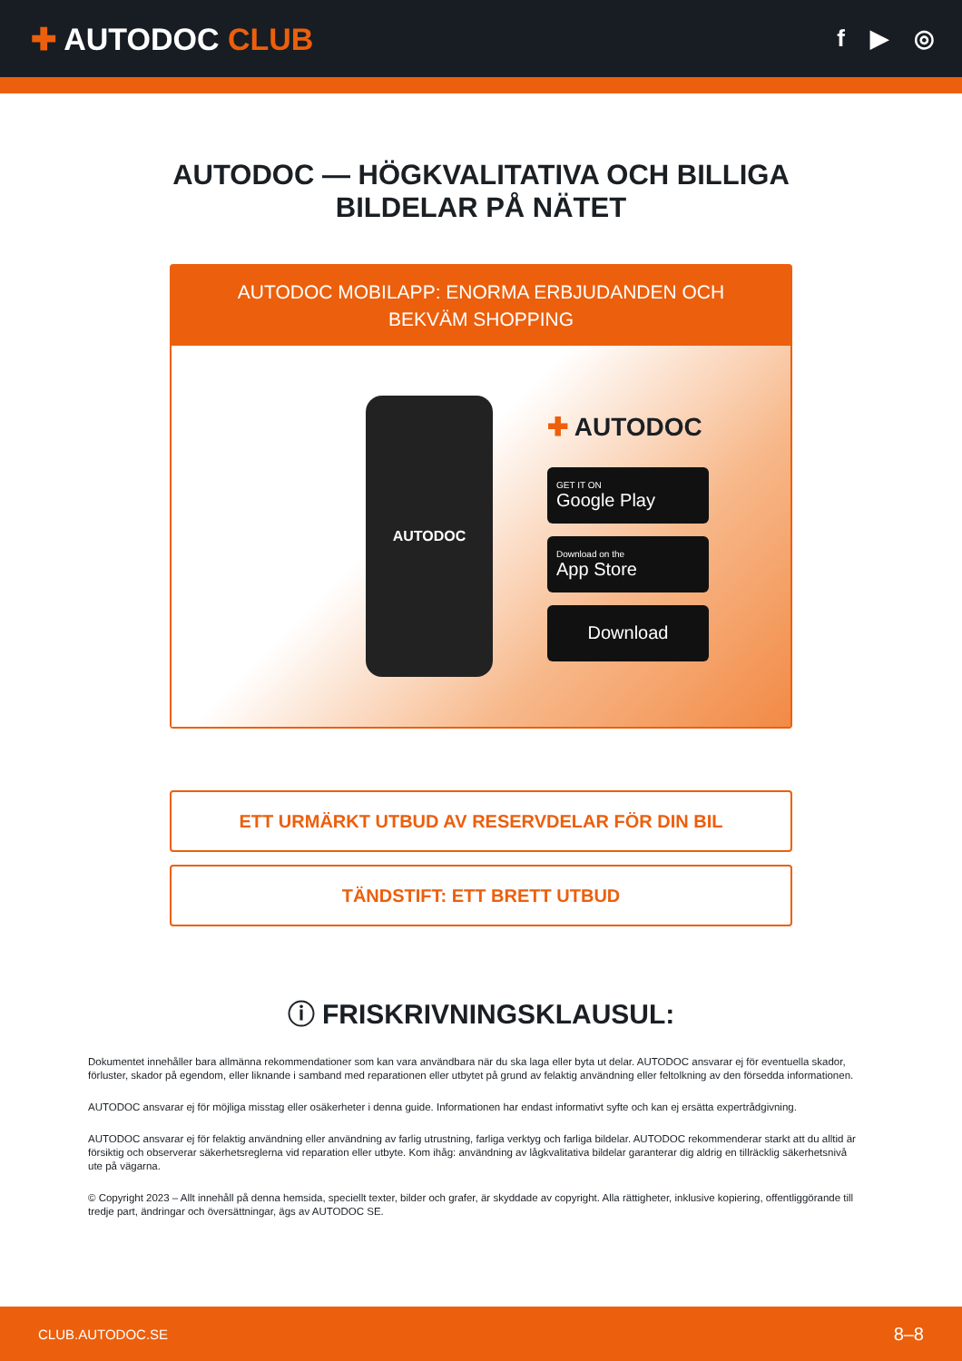✚ AUTODOC CLUB
f ▶ ◎
AUTODOC — HÖGKVALITATIVA OCH BILLIGA
BILDELAR PÅ NÄTET
AUTODOC MOBILAPP: ENORMA ERBJUDANDEN OCH BEKVÄM SHOPPING
AUTODOC
✚ AUTODOC
GET IT ON
Google Play
Download on the
App Store
Download
ETT URMÄRKT UTBUD AV RESERVDELAR FÖR DIN BIL
TÄNDSTIFT: ETT BRETT UTBUD
ⓘ FRISKRIVNINGSKLAUSUL:
Dokumentet innehåller bara allmänna rekommendationer som kan vara användbara när du ska laga eller byta ut delar. AUTODOC ansvarar ej för eventuella skador, förluster, skador på egendom, eller liknande i samband med reparationen eller utbytet på grund av felaktig användning eller feltolkning av den försedda informationen.
AUTODOC ansvarar ej för möjliga misstag eller osäkerheter i denna guide. Informationen har endast informativt syfte och kan ej ersätta expertrådgivning.
AUTODOC ansvarar ej för felaktig användning eller användning av farlig utrustning, farliga verktyg och farliga bildelar. AUTODOC rekommenderar starkt att du alltid är försiktig och observerar säkerhetsreglerna vid reparation eller utbyte. Kom ihåg: användning av lågkvalitativa bildelar garanterar dig aldrig en tillräcklig säkerhetsnivå ute på vägarna.
© Copyright 2023 – Allt innehåll på denna hemsida, speciellt texter, bilder och grafer, är skyddade av copyright. Alla rättigheter, inklusive kopiering, offentliggörande till tredje part, ändringar och översättningar, ägs av AUTODOC SE.
CLUB.AUTODOC.SE 8–8